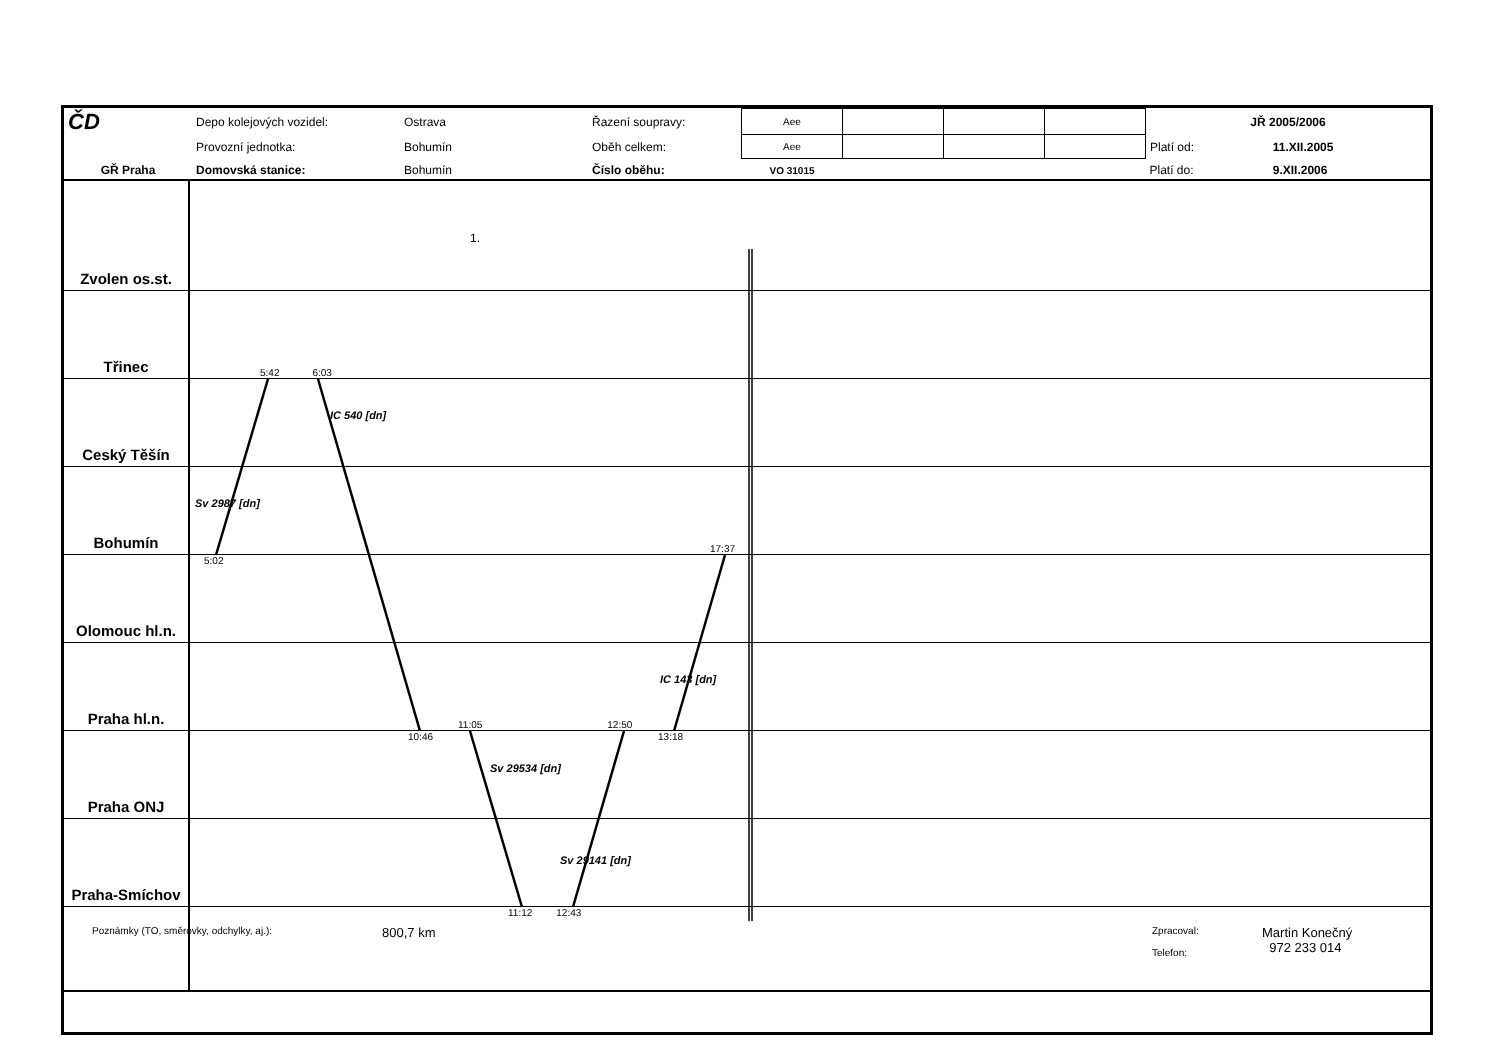| ČD | Depo kolejových vozidel: | Ostrava | Řazení soupravy: | Aee | | | | JŘ 2005/2006 | |
| | Provozní jednotka: | Bohumín | Oběh celkem: | Aee | | | | Platí od: | 11.XII.2005 |
| GŘ Praha | Domovská stanice: | Bohumín | Číslo oběhu: | VO 31015 | | | | Platí do: | 9.XII.2006 |
Zvolen os.st.
1.
Třinec
5:42 6:03
Ceský Těšín
IC 540 [dn]
Bohumín
Sv 2987 [dn]
17:37
Olomouc hl.n.
5:02
Praha hl.n.
IC 143 [dn]
11:05 12:50
Praha ONJ
10:46 13:18
Sv 29534 [dn]
Praha-Smíchov
Sv 29141 [dn]
11:12 12:43
Poznámky (TO, směrovky, odchylky, aj.): 800,7 km Zpracoval:
Telefon: Martin Konečný
972 233 014